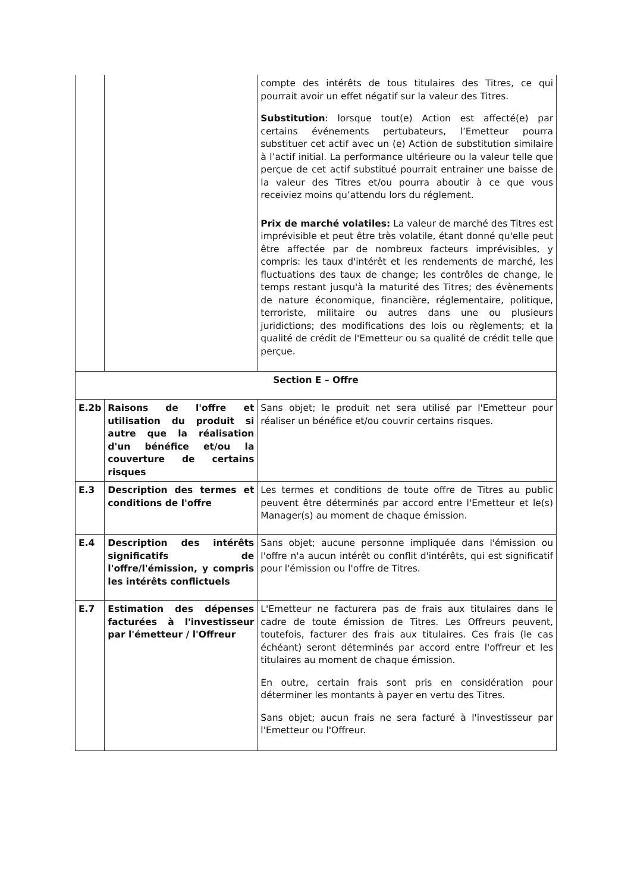| | | compte des intérêts de tous titulaires des Titres, ce qui pourrait avoir un effet négatif sur la valeur des Titres. Substitution : lorsque tout(e) Action est affecté(e) par certains événements pertubateurs, l’Emetteur pourra substituer cet actif avec un (e) Action de substitution similaire à l’actif initial. La performance ultérieure ou la valeur telle que perçue de cet actif substitué pourrait entrainer une baisse de la valeur des Titres et/ou pourra aboutir à ce que vous receiviez moins qu’attendu lors du réglement. Prix de marché volatiles: La valeur de marché des Titres est imprévisible et peut être très volatile, étant donné qu'elle peut être affectée par de nombreux facteurs imprévisibles, y compris: les taux d'intérêt et les rendements de marché, les fluctuations des taux de change; les contrôles de change, le temps restant jusqu'à la maturité des Titres; des évènements de nature économique, financière, réglementaire, politique, terroriste, militaire ou autres dans une ou plusieurs juridictions; des modifications des lois ou règlements; et la qualité de crédit de l'Emetteur ou sa qualité de crédit telle que perçue. |
| Section E – Offre | | |
| E.2b | Raisons de l'offre et utilisation du produit si autre que la réalisation d'un bénéfice et/ou la couverture de certains risques | Sans objet; le produit net sera utilisé par l'Emetteur pour réaliser un bénéfice et/ou couvrir certains risques. |
| E.3 | Description des termes et conditions de l'offre | Les termes et conditions de toute offre de Titres au public peuvent être déterminés par accord entre l'Emetteur et le(s) Manager(s) au moment de chaque émission. |
| E.4 | Description des intérêts significatifs de l'offre/l'émission, y compris les intérêts conflictuels | Sans objet; aucune personne impliquée dans l'émission ou l'offre n'a aucun intérêt ou conflit d'intérêts, qui est significatif pour l'émission ou l'offre de Titres. |
| E.7 | Estimation des dépenses facturées à l'investisseur par l'émetteur / l'Offreur | L'Emetteur ne facturera pas de frais aux titulaires dans le cadre de toute émission de Titres. Les Offreurs peuvent, toutefois, facturer des frais aux titulaires. Ces frais (le cas échéant) seront déterminés par accord entre l'offreur et les titulaires au moment de chaque émission. En outre, certain frais sont pris en considération pour déterminer les montants à payer en vertu des Titres. Sans objet; aucun frais ne sera facturé à l'investisseur par l'Emetteur ou l'Offreur. |